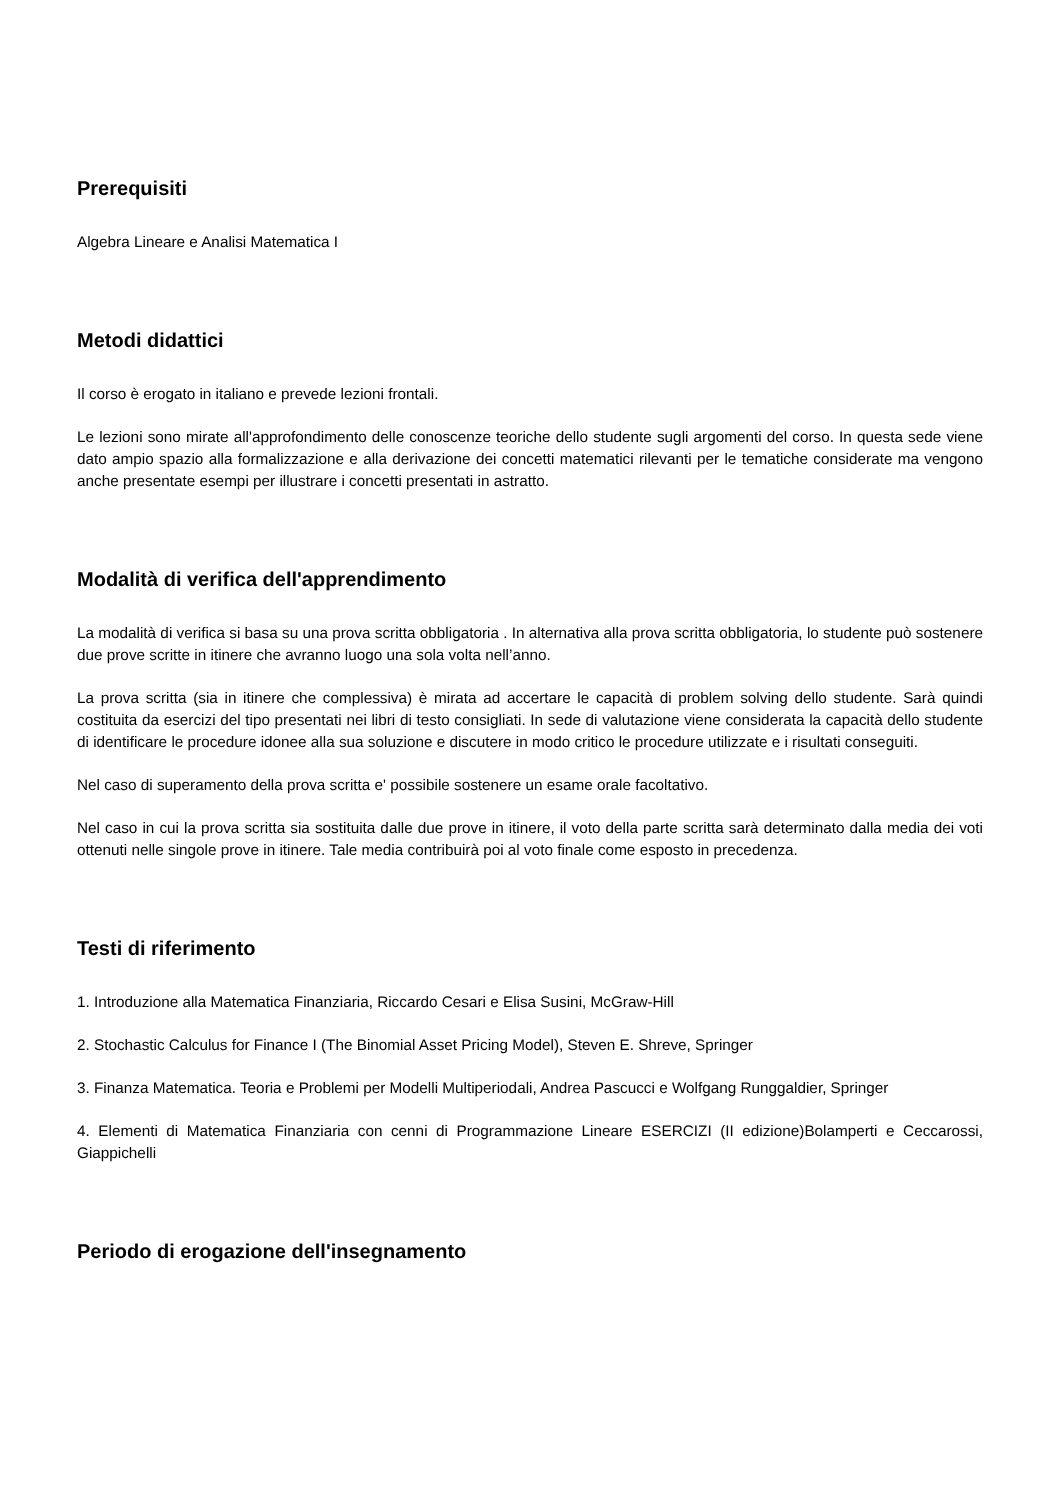Prerequisiti
Algebra Lineare e Analisi Matematica I
Metodi didattici
Il corso è erogato in italiano e prevede lezioni frontali.
Le lezioni sono mirate all'approfondimento delle conoscenze teoriche dello studente sugli argomenti del corso. In questa sede viene dato ampio spazio alla formalizzazione e alla derivazione dei concetti matematici rilevanti per le tematiche considerate ma vengono anche presentate esempi per illustrare i concetti presentati in astratto.
Modalità di verifica dell'apprendimento
La modalità di verifica si basa su una prova scritta obbligatoria . In alternativa alla prova scritta obbligatoria, lo studente può sostenere due prove scritte in itinere che avranno luogo una sola volta nell’anno.
La prova scritta (sia in itinere che complessiva) è mirata ad accertare le capacità di problem solving dello studente. Sarà quindi costituita da esercizi del tipo presentati nei libri di testo consigliati. In sede di valutazione viene considerata la capacità dello studente di identificare le procedure idonee alla sua soluzione e discutere in modo critico le procedure utilizzate e i risultati conseguiti.
Nel caso di superamento della prova scritta e' possibile sostenere un esame orale facoltativo.
Nel caso in cui la prova scritta sia sostituita dalle due prove in itinere, il voto della parte scritta sarà determinato dalla media dei voti ottenuti nelle singole prove in itinere. Tale media contribuirà poi al voto finale come esposto in precedenza.
Testi di riferimento
1. Introduzione alla Matematica Finanziaria, Riccardo Cesari e Elisa Susini, McGraw-Hill
2. Stochastic Calculus for Finance I (The Binomial Asset Pricing Model), Steven E. Shreve, Springer
3. Finanza Matematica. Teoria e Problemi per Modelli Multiperiodali, Andrea Pascucci e Wolfgang Runggaldier, Springer
4. Elementi di Matematica Finanziaria con cenni di Programmazione Lineare ESERCIZI (II edizione)Bolamperti e Ceccarossi, Giappichelli
Periodo di erogazione dell'insegnamento